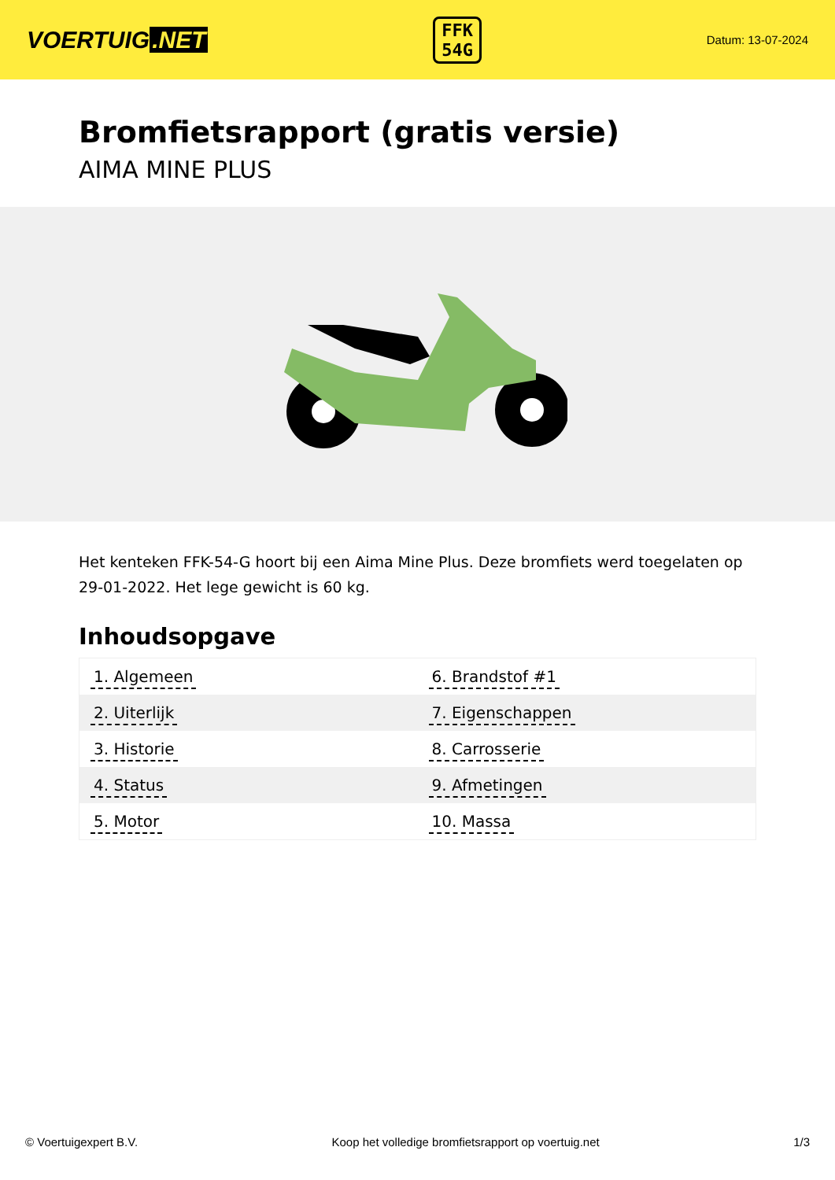VOERTUIG.NET
FFK
54G
Datum: 13-07-2024
Bromfietsrapport (gratis versie)
AIMA MINE PLUS
Het kenteken FFK-54-G hoort bij een Aima Mine Plus. Deze bromfiets werd toegelaten op 29-01-2022. Het lege gewicht is 60 kg.
Inhoudsopgave
| 1. Algemeen | 6. Brandstof #1 |
| 2. Uiterlijk | 7. Eigenschappen |
| 3. Historie | 8. Carrosserie |
| 4. Status | 9. Afmetingen |
| 5. Motor | 10. Massa |
© Voertuigexpert B.V. Koop het volledige bromfietsrapport op voertuig.net
1/3